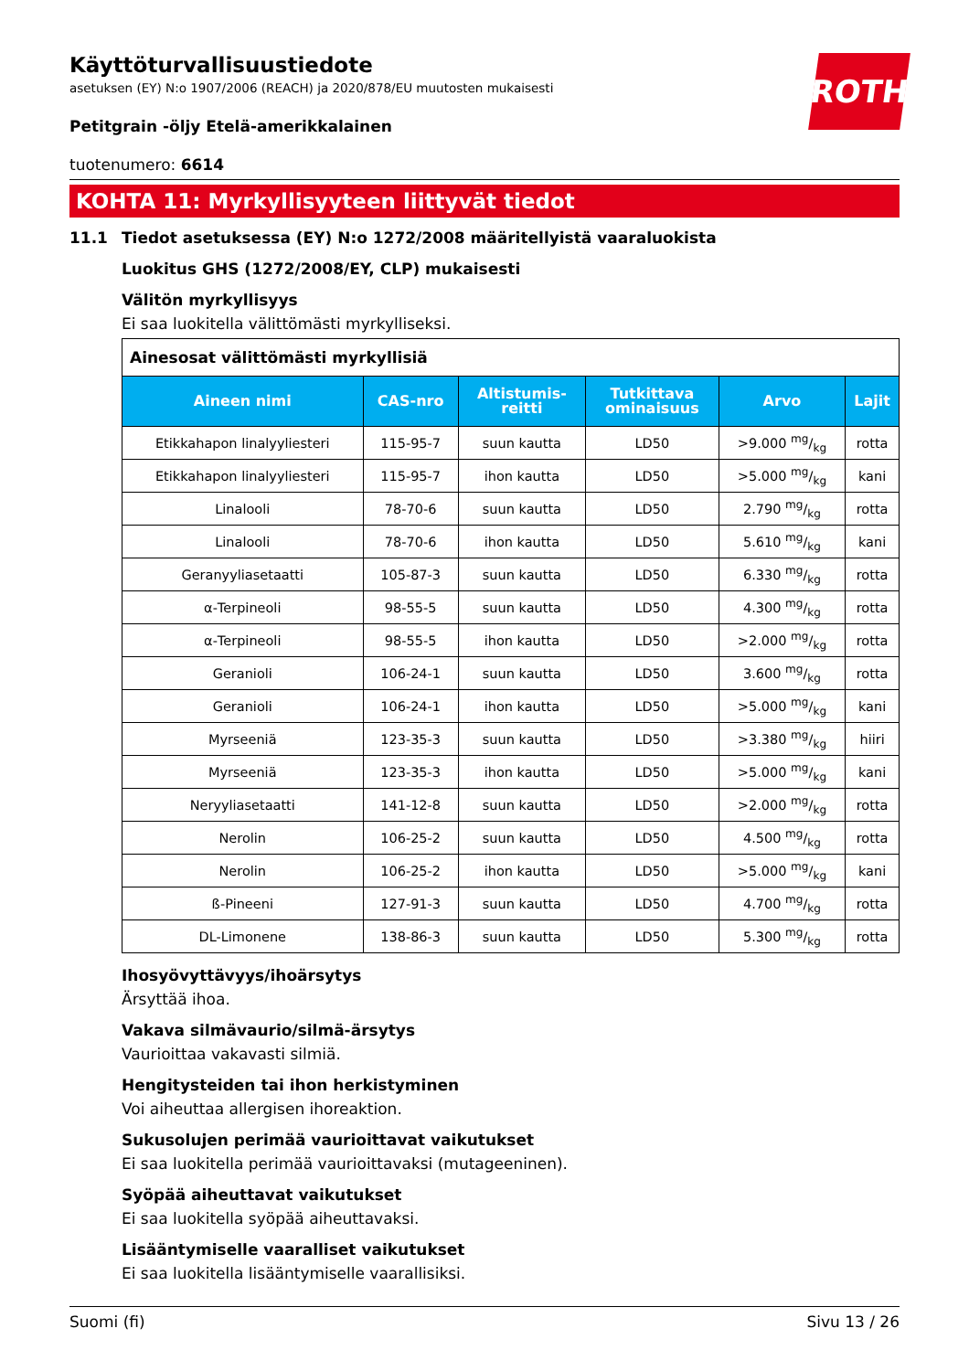ROTH
Käyttöturvallisuustiedote
asetuksen (EY) N:o 1907/2006 (REACH) ja 2020/878/EU muutosten mukaisesti
Petitgrain -öljy Etelä-amerikkalainen
tuotenumero: 6614
KOHTA 11: Myrkyllisyyteen liittyvät tiedot
11.1 Tiedot asetuksessa (EY) N:o 1272/2008 määritellyistä vaaraluokista
Luokitus GHS (1272/2008/EY, CLP) mukaisesti
Välitön myrkyllisyys
Ei saa luokitella välittömästi myrkylliseksi.
| Ainesosat välittömästi myrkyllisiä | | | | | |
| --- | --- | --- | --- | --- | --- |
| Aineen nimi | CAS-nro | Altistumis- reitti | Tutkittava ominaisuus | Arvo | Lajit |
| Etikkahapon linalyyliesteri | 115-95-7 | suun kautta | LD50 | >9.000 mg/kg | rotta |
| Etikkahapon linalyyliesteri | 115-95-7 | ihon kautta | LD50 | >5.000 mg/kg | kani |
| Linalooli | 78-70-6 | suun kautta | LD50 | 2.790 mg/kg | rotta |
| Linalooli | 78-70-6 | ihon kautta | LD50 | 5.610 mg/kg | kani |
| Geranyyliasetaatti | 105-87-3 | suun kautta | LD50 | 6.330 mg/kg | rotta |
| α-Terpineoli | 98-55-5 | suun kautta | LD50 | 4.300 mg/kg | rotta |
| α-Terpineoli | 98-55-5 | ihon kautta | LD50 | >2.000 mg/kg | rotta |
| Geranioli | 106-24-1 | suun kautta | LD50 | 3.600 mg/kg | rotta |
| Geranioli | 106-24-1 | ihon kautta | LD50 | >5.000 mg/kg | kani |
| Myrseeniä | 123-35-3 | suun kautta | LD50 | >3.380 mg/kg | hiiri |
| Myrseeniä | 123-35-3 | ihon kautta | LD50 | >5.000 mg/kg | kani |
| Neryyliasetaatti | 141-12-8 | suun kautta | LD50 | >2.000 mg/kg | rotta |
| Nerolin | 106-25-2 | suun kautta | LD50 | 4.500 mg/kg | rotta |
| Nerolin | 106-25-2 | ihon kautta | LD50 | >5.000 mg/kg | kani |
| ß-Pineeni | 127-91-3 | suun kautta | LD50 | 4.700 mg/kg | rotta |
| DL-Limonene | 138-86-3 | suun kautta | LD50 | 5.300 mg/kg | rotta |
Ihosyövyttävyys/ihoärsytys
Ärsyttää ihoa.
Vakava silmävaurio/silmä-ärsytys
Vaurioittaa vakavasti silmiä.
Hengitysteiden tai ihon herkistyminen
Voi aiheuttaa allergisen ihoreaktion.
Sukusolujen perimää vaurioittavat vaikutukset
Ei saa luokitella perimää vaurioittavaksi (mutageeninen).
Syöpää aiheuttavat vaikutukset
Ei saa luokitella syöpää aiheuttavaksi.
Lisääntymiselle vaaralliset vaikutukset
Ei saa luokitella lisääntymiselle vaarallisiksi.
Suomi (fi) Sivu 13 / 26